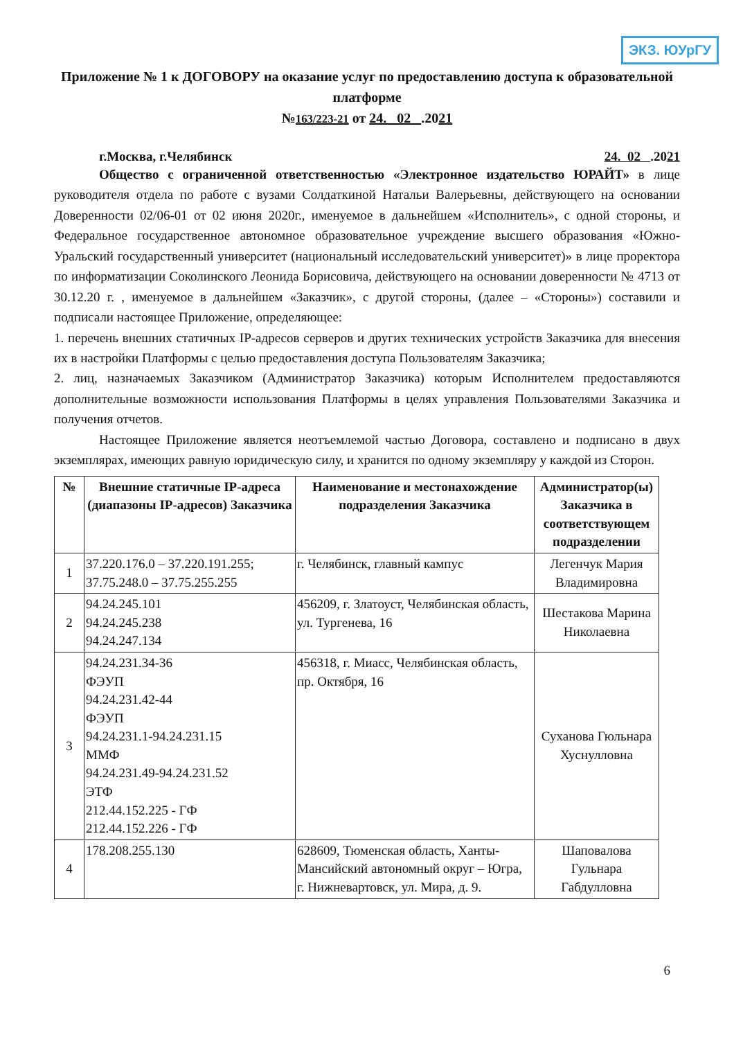ЭКЗ. ЮУрГУ
Приложение № 1 к ДОГОВОРУ на оказание услуг по предоставлению доступа к образовательной платформе
№163/223-21 от 24. 02 .2021
г.Москва, г.Челябинск 24. 02 .2021
Общество с ограниченной ответственностью «Электронное издательство ЮРАЙТ» в лице руководителя отдела по работе с вузами Солдаткиной Натальи Валерьевны, действующего на основании Доверенности 02/06-01 от 02 июня 2020г., именуемое в дальнейшем «Исполнитель», с одной стороны, и Федеральное государственное автономное образовательное учреждение высшего образования «Южно-Уральский государственный университет (национальный исследовательский университет)» в лице проректора по информатизации Соколинского Леонида Борисовича, действующего на основании доверенности № 4713 от 30.12.20 г. , именуемое в дальнейшем «Заказчик», с другой стороны, (далее – «Стороны») составили и подписали настоящее Приложение, определяющее:
1. перечень внешних статичных IP-адресов серверов и других технических устройств Заказчика для внесения их в настройки Платформы с целью предоставления доступа Пользователям Заказчика;
2. лиц, назначаемых Заказчиком (Администратор Заказчика) которым Исполнителем предоставляются дополнительные возможности использования Платформы в целях управления Пользователями Заказчика и получения отчетов.
Настоящее Приложение является неотъемлемой частью Договора, составлено и подписано в двух экземплярах, имеющих равную юридическую силу, и хранится по одному экземпляру у каждой из Сторон.
| № | Внешние статичные IP-адреса (диапазоны IP-адресов) Заказчика | Наименование и местонахождение подразделения Заказчика | Администратор(ы) Заказчика в соответствующем подразделении |
| --- | --- | --- | --- |
| 1 | 37.220.176.0 – 37.220.191.255; 37.75.248.0 – 37.75.255.255 | г. Челябинск, главный кампус | Легенчук Мария Владимировна |
| 2 | 94.24.245.101 94.24.245.238 94.24.247.134 | 456209, г. Златоуст, Челябинская область, ул. Тургенева, 16 | Шестакова Марина Николаевна |
| 3 | 94.24.231.34-36 ФЭУП 94.24.231.42-44 ФЭУП 94.24.231.1-94.24.231.15 ММФ 94.24.231.49-94.24.231.52 ЭТФ 212.44.152.225 - ГФ 212.44.152.226 - ГФ | 456318, г. Миасс, Челябинская область, пр. Октября, 16 | Суханова Гюльнара Хуснулловна |
| 4 | 178.208.255.130 | 628609, Тюменская область, Ханты-Мансийский автономный округ – Югра, г. Нижневартовск, ул. Мира, д. 9. | Шаповалова Гульнара Габдулловна |
6